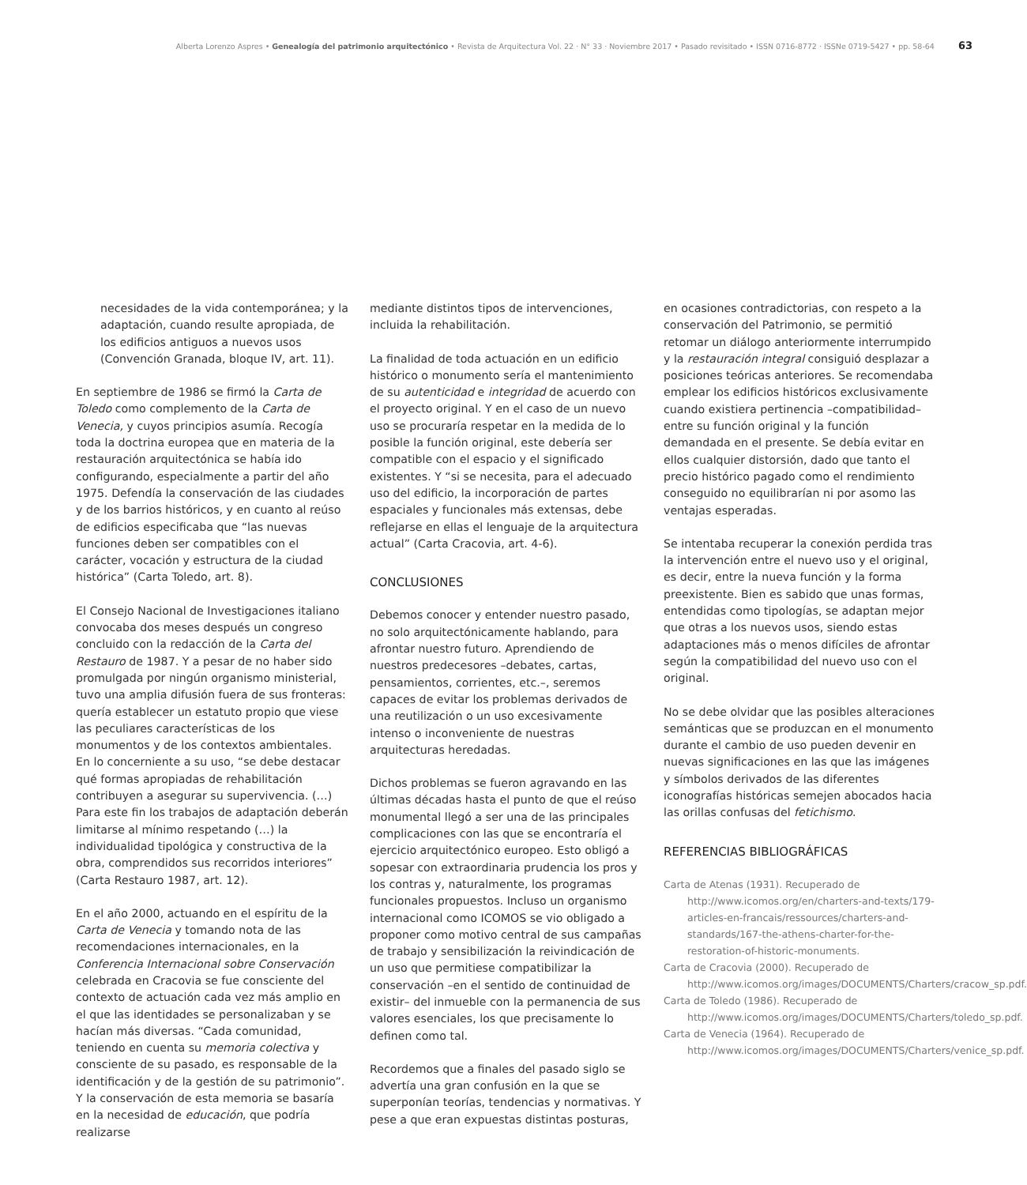Alberta Lorenzo Aspres • Genealogía del patrimonio arquitectónico • Revista de Arquitectura Vol. 22 · N° 33 · Noviembre 2017 • Pasado revisitado • ISSN 0716-8772 · ISSNe 0719-5427 • pp. 58-64 63
necesidades de la vida contemporánea; y la adaptación, cuando resulte apropiada, de los edificios antiguos a nuevos usos (Convención Granada, bloque IV, art. 11).
En septiembre de 1986 se firmó la Carta de Toledo como complemento de la Carta de Venecia, y cuyos principios asumía. Recogía toda la doctrina europea que en materia de la restauración arquitectónica se había ido configurando, especialmente a partir del año 1975. Defendía la conservación de las ciudades y de los barrios históricos, y en cuanto al reúso de edificios especificaba que “las nuevas funciones deben ser compatibles con el carácter, vocación y estructura de la ciudad histórica” (Carta Toledo, art. 8).
El Consejo Nacional de Investigaciones italiano convocaba dos meses después un congreso concluido con la redacción de la Carta del Restauro de 1987. Y a pesar de no haber sido promulgada por ningún organismo ministerial, tuvo una amplia difusión fuera de sus fronteras: quería establecer un estatuto propio que viese las peculiares características de los monumentos y de los contextos ambientales. En lo concerniente a su uso, “se debe destacar qué formas apropiadas de rehabilitación contribuyen a asegurar su supervivencia. (…) Para este fin los trabajos de adaptación deberán limitarse al mínimo respetando (…) la individualidad tipológica y constructiva de la obra, comprendidos sus recorridos interiores” (Carta Restauro 1987, art. 12).
En el año 2000, actuando en el espíritu de la Carta de Venecia y tomando nota de las recomendaciones internacionales, en la Conferencia Internacional sobre Conservación celebrada en Cracovia se fue consciente del contexto de actuación cada vez más amplio en el que las identidades se personalizaban y se hacían más diversas. “Cada comunidad, teniendo en cuenta su memoria colectiva y consciente de su pasado, es responsable de la identificación y de la gestión de su patrimonio”. Y la conservación de esta memoria se basaría en la necesidad de educación, que podría realizarse
mediante distintos tipos de intervenciones, incluida la rehabilitación.
La finalidad de toda actuación en un edificio histórico o monumento sería el mantenimiento de su autenticidad e integridad de acuerdo con el proyecto original. Y en el caso de un nuevo uso se procuraría respetar en la medida de lo posible la función original, este debería ser compatible con el espacio y el significado existentes. Y “si se necesita, para el adecuado uso del edificio, la incorporación de partes espaciales y funcionales más extensas, debe reflejarse en ellas el lenguaje de la arquitectura actual” (Carta Cracovia, art. 4-6).
CONCLUSIONES
Debemos conocer y entender nuestro pasado, no solo arquitectónicamente hablando, para afrontar nuestro futuro. Aprendiendo de nuestros predecesores –debates, cartas, pensamientos, corrientes, etc.–, seremos capaces de evitar los problemas derivados de una reutilización o un uso excesivamente intenso o inconveniente de nuestras arquitecturas heredadas.
Dichos problemas se fueron agravando en las últimas décadas hasta el punto de que el reúso monumental llegó a ser una de las principales complicaciones con las que se encontraría el ejercicio arquitectónico europeo. Esto obligó a sopesar con extraordinaria prudencia los pros y los contras y, naturalmente, los programas funcionales propuestos. Incluso un organismo internacional como ICOMOS se vio obligado a proponer como motivo central de sus campañas de trabajo y sensibilización la reivindicación de un uso que permitiese compatibilizar la conservación –en el sentido de continuidad de existir– del inmueble con la permanencia de sus valores esenciales, los que precisamente lo definen como tal.
Recordemos que a finales del pasado siglo se advertía una gran confusión en la que se superponían teorías, tendencias y normativas. Y pese a que eran expuestas distintas posturas,
en ocasiones contradictorias, con respeto a la conservación del Patrimonio, se permitió retomar un diálogo anteriormente interrumpido y la restauración integral consiguió desplazar a posiciones teóricas anteriores. Se recomendaba emplear los edificios históricos exclusivamente cuando existiera pertinencia –compatibilidad– entre su función original y la función demandada en el presente. Se debía evitar en ellos cualquier distorsión, dado que tanto el precio histórico pagado como el rendimiento conseguido no equilibrarían ni por asomo las ventajas esperadas.
Se intentaba recuperar la conexión perdida tras la intervención entre el nuevo uso y el original, es decir, entre la nueva función y la forma preexistente. Bien es sabido que unas formas, entendidas como tipologías, se adaptan mejor que otras a los nuevos usos, siendo estas adaptaciones más o menos difíciles de afrontar según la compatibilidad del nuevo uso con el original.
No se debe olvidar que las posibles alteraciones semánticas que se produzcan en el monumento durante el cambio de uso pueden devenir en nuevas significaciones en las que las imágenes y símbolos derivados de las diferentes iconografías históricas semejen abocados hacia las orillas confusas del fetichismo.
REFERENCIAS BIBLIOGRÁFICAS
Carta de Atenas (1931). Recuperado de http://www.icomos.org/en/charters-and-texts/179-articles-en-francais/ressources/charters-and-standards/167-the-athens-charter-for-the-restoration-of-historic-monuments.
Carta de Cracovia (2000). Recuperado de http://www.icomos.org/images/DOCUMENTS/Charters/cracow_sp.pdf.
Carta de Toledo (1986). Recuperado de http://www.icomos.org/images/DOCUMENTS/Charters/toledo_sp.pdf.
Carta de Venecia (1964). Recuperado de http://www.icomos.org/images/DOCUMENTS/Charters/venice_sp.pdf.